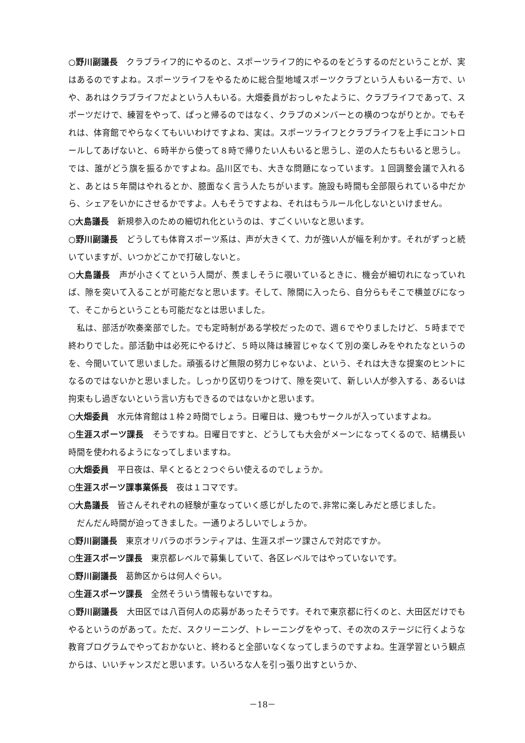○野川副議長　クラブライフ的にやるのと、スポーツライフ的にやるのをどうするのだということが、実はあるのですよね。スポーツライフをやるために総合型地域スポーツクラブという人もいる一方で、いや、あれはクラブライフだよという人もいる。大畑委員がおっしゃたように、クラブライフであって、スポーツだけで、練習をやって、ぱっと帰るのではなく、クラブのメンバーとの横のつながりとか。でもそれは、体育館でやらなくてもいいわけですよね、実は。スポーツライフとクラブライフを上手にコントロールしてあげないと、６時半から使って８時で帰りたい人もいると思うし、逆の人たちもいると思うし。では、誰がどう旗を振るかですよね。品川区でも、大きな問題になっています。１回調整会議で入れると、あとは５年間はやれるとか、臆面なく言う人たちがいます。施設も時間も全部限られている中だから、シェアをいかにさせるかですよ。人もそうですよね、それはもうルール化しないといけません。
○大島議長　新規参入のための細切れ化というのは、すごくいいなと思います。
○野川副議長　どうしても体育スポーツ系は、声が大きくて、力が強い人が幅を利かす。それがずっと続いていますが、いつかどこかで打破しないと。
○大島議長　声が小さくてという人間が、羨ましそうに覗いているときに、機会が細切れになっていれば、隙を突いて入ることが可能だなと思います。そして、隙間に入ったら、自分らもそこで横並びになって、そこからということも可能だなとは思いました。
私は、部活が吹奏楽部でした。でも定時制がある学校だったので、週６でやりましたけど、５時までで終わりでした。部活動中は必死にやるけど、５時以降は練習じゃなくて別の楽しみをやれたなというのを、今聞いていて思いました。頑張るけど無限の努力じゃないよ、という、それは大きな提案のヒントになるのではないかと思いました。しっかり区切りをつけて、隙を突いて、新しい人が参入する、あるいは拘束もし過ぎないという言い方もできるのではないかと思います。
○大畑委員　水元体育館は１枠２時間でしょう。日曜日は、幾つもサークルが入っていますよね。
○生涯スポーツ課長　そうですね。日曜日ですと、どうしても大会がメーンになってくるので、結構長い時間を使われるようになってしまいますね。
○大畑委員　平日夜は、早くとると２つぐらい使えるのでしょうか。
○生涯スポーツ課事業係長　夜は１コマです。
○大島議長　皆さんそれぞれの経験が重なっていく感じがしたので､非常に楽しみだと感じました。
だんだん時間が迫ってきました。一通りよろしいでしょうか。
○野川副議長　東京オリパラのボランティアは、生涯スポーツ課さんで対応ですか。
○生涯スポーツ課長　東京都レベルで募集していて、各区レベルではやっていないです。
○野川副議長　葛飾区からは何人ぐらい。
○生涯スポーツ課長　全然そういう情報もないですね。
○野川副議長　大田区では八百何人の応募があったそうです。それで東京都に行くのと、大田区だけでもやるというのがあって。ただ、スクリーニング、トレーニングをやって、その次のステージに行くような教育プログラムでやっておかないと、終わると全部いなくなってしまうのですよね。生涯学習という観点からは、いいチャンスだと思います。いろいろな人を引っ張り出すというか、
－18－